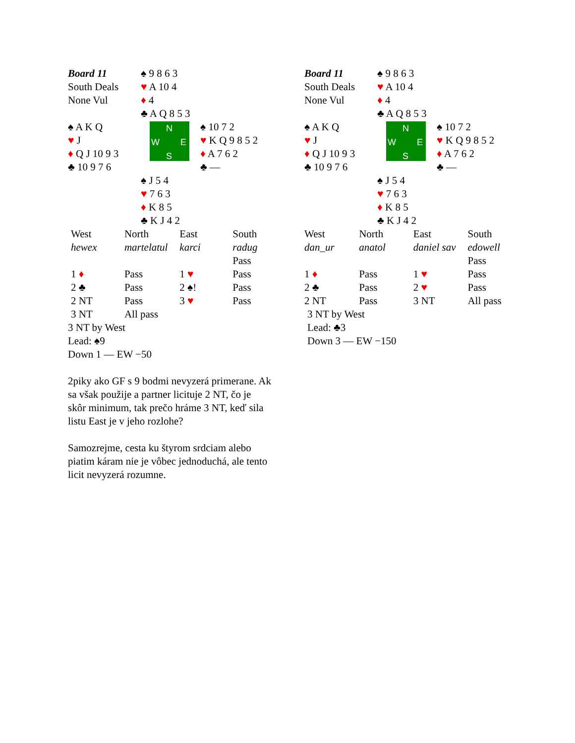| Board 11 South Deals None Vul | ♠ 9 8 6 3 ♥ A 10 4 ♦ 4 ♣ A Q 8 5 3 | |
| ♠ A K Q ♥ J ♦ Q J 10 9 3 ♣ 10 9 7 6 | N W E S | ♠ 10 7 2 ♥ K Q 9 8 5 2 ♦ A 7 6 2 ♣ — |
| | ♠ J 5 4 ♥ 7 6 3 ♦ K 8 5 ♣ K J 4 2 | |
| West | North | East | South |
| hewex | martelatul | karci | radug |
| | | | Pass |
| 1 ♦ | Pass | 1 ♥ | Pass |
| 2 ♣ | Pass | 2 ♠! | Pass |
| 2 NT | Pass | 3 ♥ | Pass |
| 3 NT | All pass | | |
3 NT by West
Lead: ♠9
Down 1 — EW −50
2piky ako GF s 9 bodmi nevyzerá primerane. Ak sa však použije a partner licituje 2 NT, čo je skôr minimum, tak prečo hráme 3 NT, keď sila listu East je v jeho rozlohe?
Samozrejme, cesta ku štyrom srdciam alebo piatim káram nie je vôbec jednoduchá, ale tento licit nevyzerá rozumne.
| Board 11 South Deals None Vul | ♠ 9 8 6 3 ♥ A 10 4 ♦ 4 ♣ A Q 8 5 3 | |
| ♠ A K Q ♥ J ♦ Q J 10 9 3 ♣ 10 9 7 6 | N W E S | ♠ 10 7 2 ♥ K Q 9 8 5 2 ♦ A 7 6 2 ♣ — |
| | ♠ J 5 4 ♥ 7 6 3 ♦ K 8 5 ♣ K J 4 2 | |
| West | North | East | South |
| dan_ur | anatol | daniel sav | edowell |
| | | | Pass |
| 1 ♦ | Pass | 1 ♥ | Pass |
| 2 ♣ | Pass | 2 ♥ | Pass |
| 2 NT | Pass | 3 NT | All pass |
3 NT by West
Lead: ♣3
Down 3 — EW −150